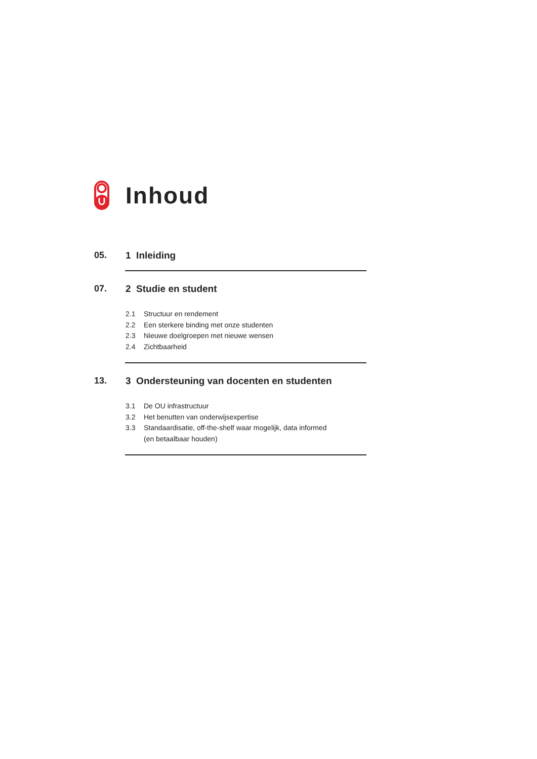Inhoud
05. 1 Inleiding
07. 2 Studie en student
2.1 Structuur en rendement
2.2 Een sterkere binding met onze studenten
2.3 Nieuwe doelgroepen met nieuwe wensen
2.4 Zichtbaarheid
13. 3 Ondersteuning van docenten en studenten
3.1 De OU infrastructuur
3.2 Het benutten van onderwijsexpertise
3.3 Standaardisatie, off-the-shelf waar mogelijk, data informed
(en betaalbaar houden)